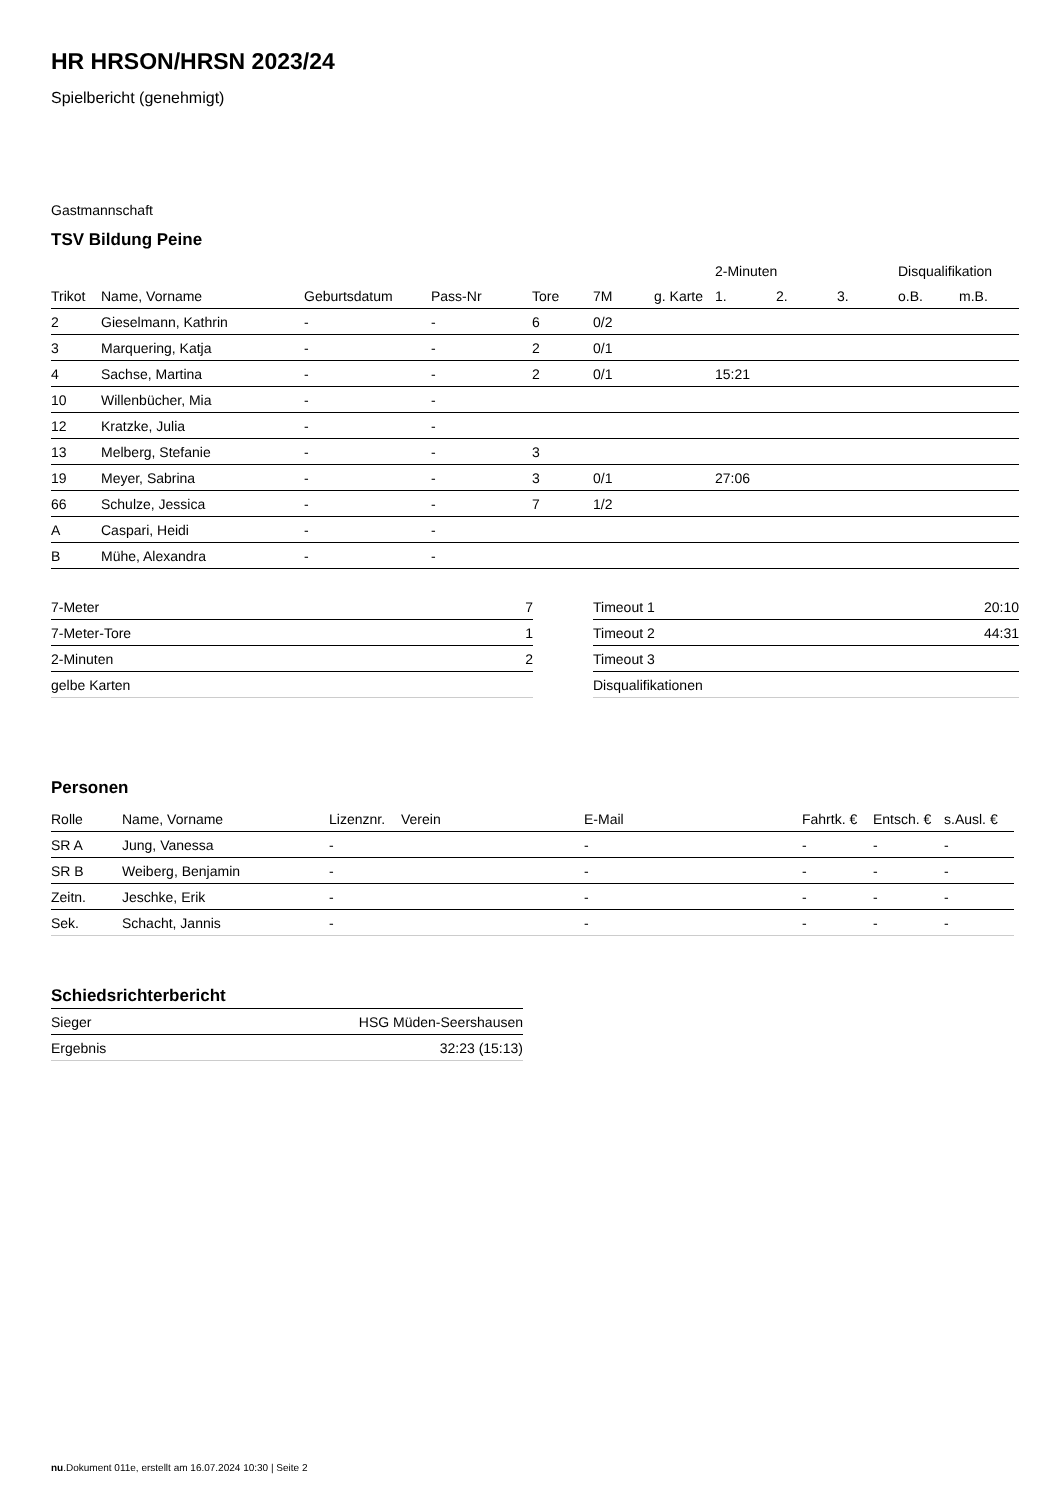HR HRSON/HRSN 2023/24
Spielbericht (genehmigt)
Gastmannschaft
TSV Bildung Peine
| | | | | | | | 2-Minuten | | | Disqualifikation | |
| Trikot | Name, Vorname | Geburtsdatum | Pass-Nr | Tore | 7M | g. Karte | 1. | 2. | 3. | o.B. | m.B. |
| 2 | Gieselmann, Kathrin | - | - | 6 | 0/2 | | | | | | |
| 3 | Marquering, Katja | - | - | 2 | 0/1 | | | | | | |
| 4 | Sachse, Martina | - | - | 2 | 0/1 | | 15:21 | | | | |
| 10 | Willenbücher, Mia | - | - | | | | | | | | |
| 12 | Kratzke, Julia | - | - | | | | | | | | |
| 13 | Melberg, Stefanie | - | - | 3 | | | | | | | |
| 19 | Meyer, Sabrina | - | - | 3 | 0/1 | | 27:06 | | | | |
| 66 | Schulze, Jessica | - | - | 7 | 1/2 | | | | | | |
| A | Caspari, Heidi | - | - | | | | | | | | |
| B | Mühe, Alexandra | - | - | | | | | | | | |
| 7-Meter | 7 |
| 7-Meter-Tore | 1 |
| 2-Minuten | 2 |
| gelbe Karten | |
| Timeout 1 | 20:10 |
| Timeout 2 | 44:31 |
| Timeout 3 | |
| Disqualifikationen | |
Personen
| Rolle | Name, Vorname | Lizenznr. | Verein | E-Mail | Fahrtk. € | Entsch. € | s.Ausl. € |
| --- | --- | --- | --- | --- | --- | --- | --- |
| SR A | Jung, Vanessa | - | | - | - | - | - |
| SR B | Weiberg, Benjamin | - | | - | - | - | - |
| Zeitn. | Jeschke, Erik | - | | - | - | - | - |
| Sek. | Schacht, Jannis | - | | - | - | - | - |
Schiedsrichterbericht
| Sieger | HSG Müden-Seershausen |
| Ergebnis | 32:23 (15:13) |
nu.Dokument 011e, erstellt am 16.07.2024 10:30 | Seite 2